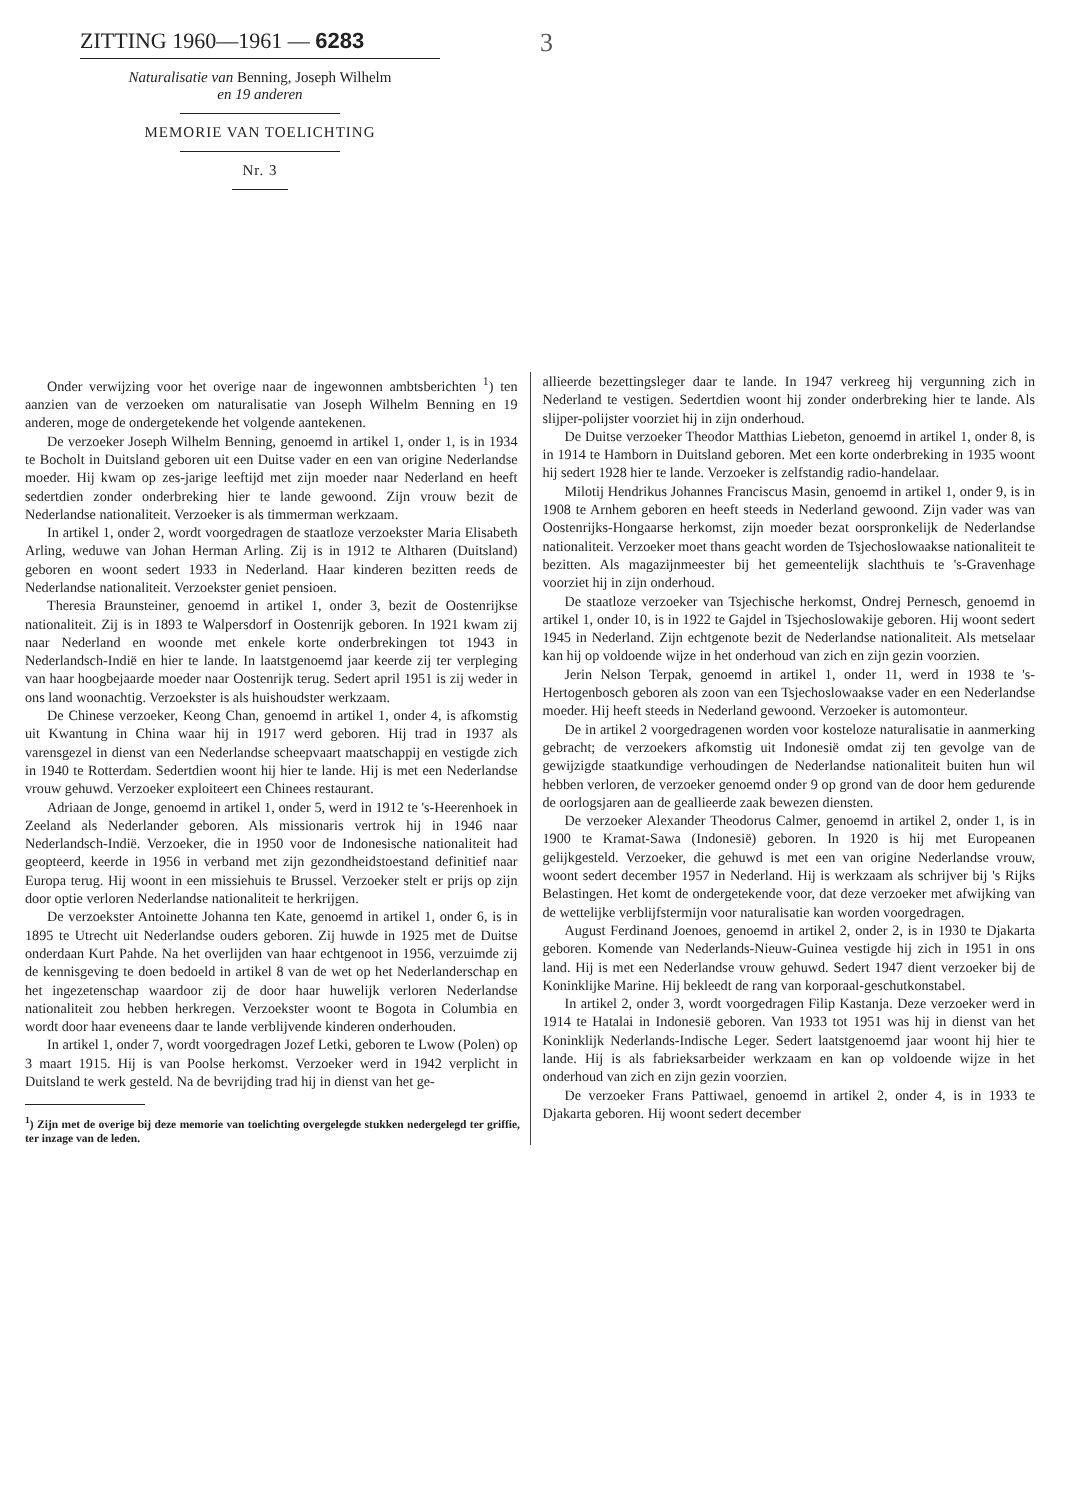ZITTING 1960—1961 — 6283
Naturalisatie van Benning, Joseph Wilhelm
en 19 anderen
MEMORIE VAN TOELICHTING
Nr. 3
3
Onder verwijzing voor het overige naar de ingewonnen ambtsberichten <sup>1</sup>) ten aanzien van de verzoeken om naturalisatie van Joseph Wilhelm Benning en 19 anderen, moge de ondergetekende het volgende aantekenen.
De verzoeker Joseph Wilhelm Benning, genoemd in artikel 1, onder 1, is in 1934 te Bocholt in Duitsland geboren uit een Duitse vader en een van origine Nederlandse moeder. Hij kwam op zes-jarige leeftijd met zijn moeder naar Nederland en heeft sedertdien zonder onderbreking hier te lande gewoond. Zijn vrouw bezit de Nederlandse nationaliteit. Verzoeker is als timmerman werkzaam.
In artikel 1, onder 2, wordt voorgedragen de staatloze verzoekster Maria Elisabeth Arling, weduwe van Johan Herman Arling. Zij is in 1912 te Altharen (Duitsland) geboren en woont sedert 1933 in Nederland. Haar kinderen bezitten reeds de Nederlandse nationaliteit. Verzoekster geniet pensioen.
Theresia Braunsteiner, genoemd in artikel 1, onder 3, bezit de Oostenrijkse nationaliteit. Zij is in 1893 te Walpersdorf in Oostenrijk geboren. In 1921 kwam zij naar Nederland en woonde met enkele korte onderbrekingen tot 1943 in Nederlandsch-Indië en hier te lande. In laatstgenoemd jaar keerde zij ter verpleging van haar hoogbejaarde moeder naar Oostenrijk terug. Sedert april 1951 is zij weder in ons land woonachtig. Verzoekster is als huishoudster werkzaam.
De Chinese verzoeker, Keong Chan, genoemd in artikel 1, onder 4, is afkomstig uit Kwantung in China waar hij in 1917 werd geboren. Hij trad in 1937 als varensgezel in dienst van een Nederlandse scheepvaart maatschappij en vestigde zich in 1940 te Rotterdam. Sedertdien woont hij hier te lande. Hij is met een Nederlandse vrouw gehuwd. Verzoeker exploiteert een Chinees restaurant.
Adriaan de Jonge, genoemd in artikel 1, onder 5, werd in 1912 te 's-Heerenhoek in Zeeland als Nederlander geboren. Als missionaris vertrok hij in 1946 naar Nederlandsch-Indië. Verzoeker, die in 1950 voor de Indonesische nationaliteit had geopteerd, keerde in 1956 in verband met zijn gezondheidstoestand definitief naar Europa terug. Hij woont in een missiehuis te Brussel. Verzoeker stelt er prijs op zijn door optie verloren Nederlandse nationaliteit te herkrijgen.
De verzoekster Antoinette Johanna ten Kate, genoemd in artikel 1, onder 6, is in 1895 te Utrecht uit Nederlandse ouders geboren. Zij huwde in 1925 met de Duitse onderdaan Kurt Pahde. Na het overlijden van haar echtgenoot in 1956, verzuimde zij de kennisgeving te doen bedoeld in artikel 8 van de wet op het Nederlanderschap en het ingezetenschap waardoor zij de door haar huwelijk verloren Nederlandse nationaliteit zou hebben herkregen. Verzoekster woont te Bogota in Columbia en wordt door haar eveneens daar te lande verblijvende kinderen onderhouden.
In artikel 1, onder 7, wordt voorgedragen Jozef Letki, geboren te Lwow (Polen) op 3 maart 1915. Hij is van Poolse herkomst. Verzoeker werd in 1942 verplicht in Duitsland te werk gesteld. Na de bevrijding trad hij in dienst van het ge-
<sup>1</sup>) Zijn met de overige bij deze memorie van toelichting overgelegde stukken nedergelegd ter griffie, ter inzage van de leden.
allieerde bezettingsleger daar te lande. In 1947 verkreeg hij vergunning zich in Nederland te vestigen. Sedertdien woont hij zonder onderbreking hier te lande. Als slijper-polijster voorziet hij in zijn onderhoud.
De Duitse verzoeker Theodor Matthias Liebeton, genoemd in artikel 1, onder 8, is in 1914 te Hamborn in Duitsland geboren. Met een korte onderbreking in 1935 woont hij sedert 1928 hier te lande. Verzoeker is zelfstandig radio-handelaar.
Milotij Hendrikus Johannes Franciscus Masin, genoemd in artikel 1, onder 9, is in 1908 te Arnhem geboren en heeft steeds in Nederland gewoond. Zijn vader was van Oostenrijks-Hongaarse herkomst, zijn moeder bezat oorspronkelijk de Nederlandse nationaliteit. Verzoeker moet thans geacht worden de Tsjechoslowaakse nationaliteit te bezitten. Als magazijnmeester bij het gemeentelijk slachthuis te 's-Gravenhage voorziet hij in zijn onderhoud.
De staatloze verzoeker van Tsjechische herkomst, Ondrej Pernesch, genoemd in artikel 1, onder 10, is in 1922 te Gajdel in Tsjechoslowakije geboren. Hij woont sedert 1945 in Nederland. Zijn echtgenote bezit de Nederlandse nationaliteit. Als metselaar kan hij op voldoende wijze in het onderhoud van zich en zijn gezin voorzien.
Jerin Nelson Terpak, genoemd in artikel 1, onder 11, werd in 1938 te 's-Hertogenbosch geboren als zoon van een Tsjechoslowaakse vader en een Nederlandse moeder. Hij heeft steeds in Nederland gewoond. Verzoeker is automonteur.
De in artikel 2 voorgedragenen worden voor kosteloze naturalisatie in aanmerking gebracht; de verzoekers afkomstig uit Indonesië omdat zij ten gevolge van de gewijzigde staatkundige verhoudingen de Nederlandse nationaliteit buiten hun wil hebben verloren, de verzoeker genoemd onder 9 op grond van de door hem gedurende de oorlogsjaren aan de geallieerde zaak bewezen diensten.
De verzoeker Alexander Theodorus Calmer, genoemd in artikel 2, onder 1, is in 1900 te Kramat-Sawa (Indonesië) geboren. In 1920 is hij met Europeanen gelijkgesteld. Verzoeker, die gehuwd is met een van origine Nederlandse vrouw, woont sedert december 1957 in Nederland. Hij is werkzaam als schrijver bij 's Rijks Belastingen. Het komt de ondergetekende voor, dat deze verzoeker met afwijking van de wettelijke verblijfstermijn voor naturalisatie kan worden voorgedragen.
August Ferdinand Joenoes, genoemd in artikel 2, onder 2, is in 1930 te Djakarta geboren. Komende van Nederlands-Nieuw-Guinea vestigde hij zich in 1951 in ons land. Hij is met een Nederlandse vrouw gehuwd. Sedert 1947 dient verzoeker bij de Koninklijke Marine. Hij bekleedt de rang van korporaal-geschutkonstabel.
In artikel 2, onder 3, wordt voorgedragen Filip Kastanja. Deze verzoeker werd in 1914 te Hatalai in Indonesië geboren. Van 1933 tot 1951 was hij in dienst van het Koninklijk Nederlands-Indische Leger. Sedert laatstgenoemd jaar woont hij hier te lande. Hij is als fabrieksarbeider werkzaam en kan op voldoende wijze in het onderhoud van zich en zijn gezin voorzien.
De verzoeker Frans Pattiwael, genoemd in artikel 2, onder 4, is in 1933 te Djakarta geboren. Hij woont sedert december